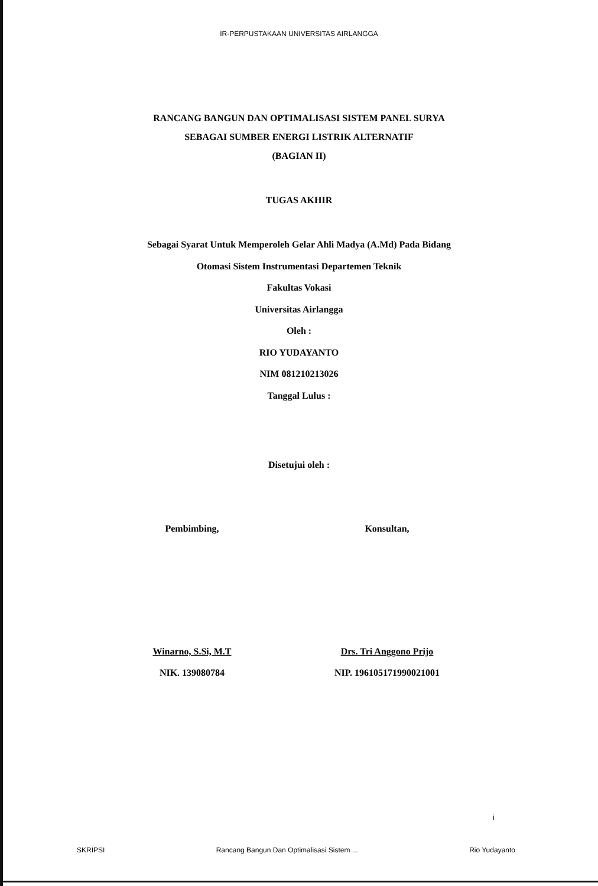IR-PERPUSTAKAAN UNIVERSITAS AIRLANGGA
RANCANG BANGUN DAN OPTIMALISASI SISTEM PANEL SURYA
SEBAGAI SUMBER ENERGI LISTRIK ALTERNATIF
(BAGIAN II)
TUGAS AKHIR
Sebagai Syarat Untuk Memperoleh Gelar Ahli Madya (A.Md) Pada Bidang
Otomasi Sistem Instrumentasi Departemen Teknik
Fakultas Vokasi
Universitas Airlangga
Oleh :
RIO YUDAYANTO
NIM 081210213026
Tanggal Lulus :
Disetujui oleh :
Pembimbing,
Winarno, S.Si, M.T
NIK. 139080784
Konsultan,
Drs. Tri Anggono Prijo
NIP. 196105171990021001
i
SKRIPSI Rancang Bangun Dan Optimalisasi Sistem ... Rio Yudayanto